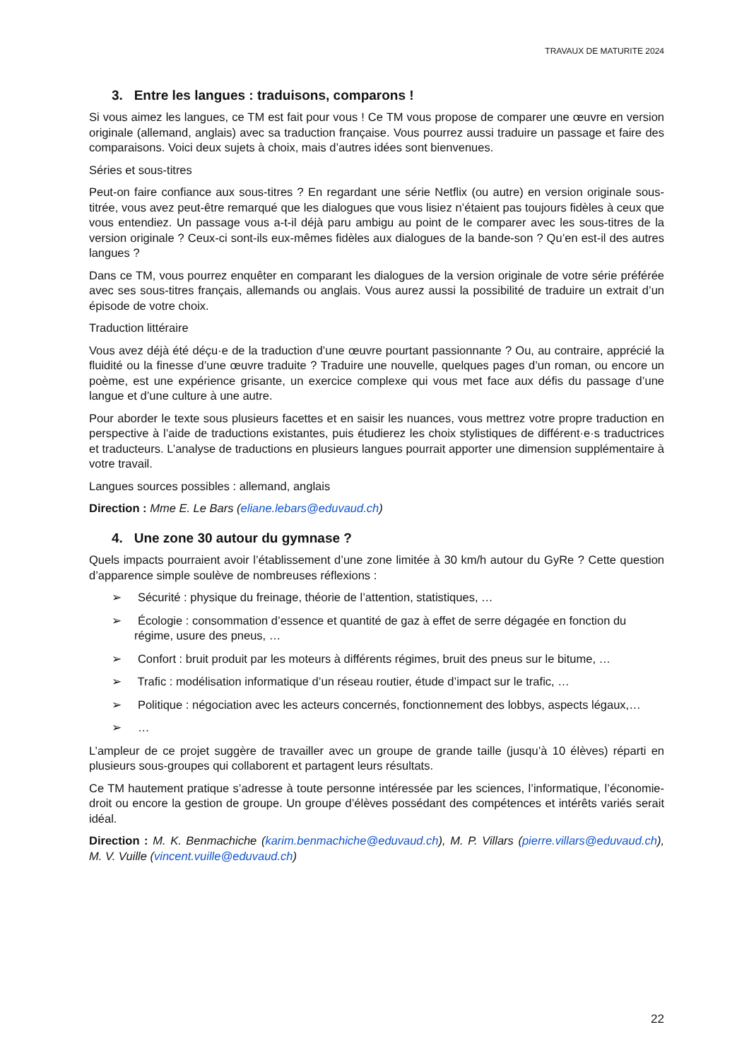TRAVAUX DE MATURITE 2024
3. Entre les langues : traduisons, comparons !
Si vous aimez les langues, ce TM est fait pour vous ! Ce TM vous propose de comparer une œuvre en version originale (allemand, anglais) avec sa traduction française. Vous pourrez aussi traduire un passage et faire des comparaisons. Voici deux sujets à choix, mais d’autres idées sont bienvenues.
Séries et sous-titres
Peut-on faire confiance aux sous-titres ? En regardant une série Netflix (ou autre) en version originale sous-titrée, vous avez peut-être remarqué que les dialogues que vous lisiez n’étaient pas toujours fidèles à ceux que vous entendiez. Un passage vous a-t-il déjà paru ambigu au point de le comparer avec les sous-titres de la version originale ? Ceux-ci sont-ils eux-mêmes fidèles aux dialogues de la bande-son ? Qu’en est-il des autres langues ?
Dans ce TM, vous pourrez enquêter en comparant les dialogues de la version originale de votre série préférée avec ses sous-titres français, allemands ou anglais. Vous aurez aussi la possibilité de traduire un extrait d’un épisode de votre choix.
Traduction littéraire
Vous avez déjà été déçu·e de la traduction d’une œuvre pourtant passionnante ? Ou, au contraire, apprécié la fluidité ou la finesse d’une œuvre traduite ? Traduire une nouvelle, quelques pages d’un roman, ou encore un poème, est une expérience grisante, un exercice complexe qui vous met face aux défis du passage d’une langue et d’une culture à une autre.
Pour aborder le texte sous plusieurs facettes et en saisir les nuances, vous mettrez votre propre traduction en perspective à l’aide de traductions existantes, puis étudierez les choix stylistiques de différent·e·s traductrices et traducteurs. L’analyse de traductions en plusieurs langues pourrait apporter une dimension supplémentaire à votre travail.
Langues sources possibles : allemand, anglais
Direction : Mme E. Le Bars (eliane.lebars@eduvaud.ch)
4. Une zone 30 autour du gymnase ?
Quels impacts pourraient avoir l’établissement d’une zone limitée à 30 km/h autour du GyRe ? Cette question d’apparence simple soulève de nombreuses réflexions :
➢ Sécurité : physique du freinage, théorie de l’attention, statistiques, …
➢ Écologie : consommation d’essence et quantité de gaz à effet de serre dégagée en fonction du régime, usure des pneus, …
➢ Confort : bruit produit par les moteurs à différents régimes, bruit des pneus sur le bitume, …
➢ Trafic : modélisation informatique d’un réseau routier, étude d’impact sur le trafic, …
➢ Politique : négociation avec les acteurs concernés, fonctionnement des lobbys, aspects légaux,…
➢ …
L’ampleur de ce projet suggère de travailler avec un groupe de grande taille (jusqu’à 10 élèves) réparti en plusieurs sous-groupes qui collaborent et partagent leurs résultats.
Ce TM hautement pratique s’adresse à toute personne intéressée par les sciences, l’informatique, l’économie-droit ou encore la gestion de groupe. Un groupe d’élèves possédant des compétences et intérêts variés serait idéal.
Direction : M. K. Benmachiche (karim.benmachiche@eduvaud.ch), M. P. Villars (pierre.villars@eduvaud.ch), M. V. Vuille (vincent.vuille@eduvaud.ch)
22